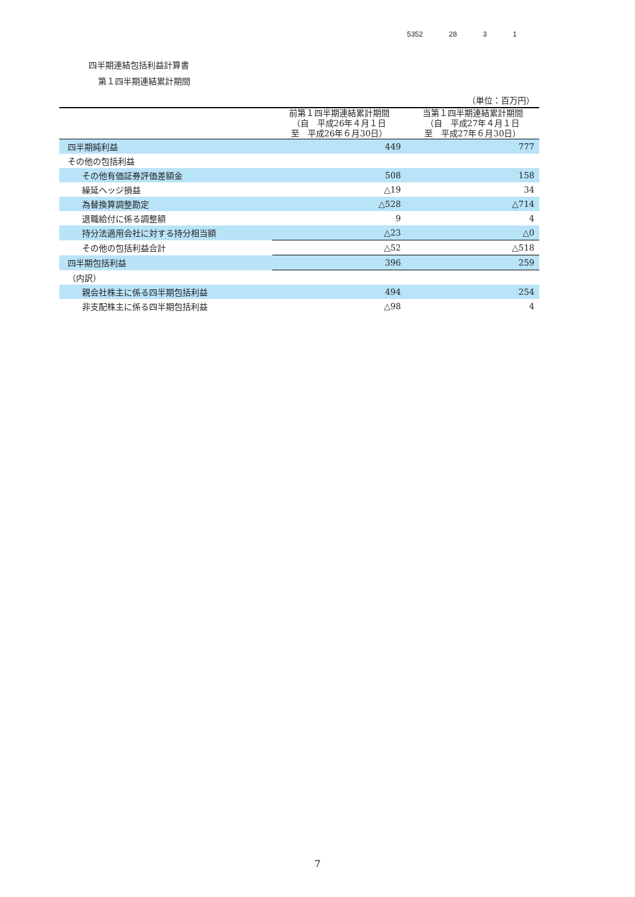5352 28 3 1
四半期連結包括利益計算書
第１四半期連結累計期間
| | | （単位：百万円） |
| | 前第１四半期連結累計期間 （自 平成26年４月１日 至 平成26年６月30日） | 当第１四半期連結累計期間 （自 平成27年４月１日 至 平成27年６月30日） |
| 四半期純利益 | 449 | 777 |
| その他の包括利益 | | |
| その他有価証券評価差額金 | 508 | 158 |
| 繰延ヘッジ損益 | △19 | 34 |
| 為替換算調整勘定 | △528 | △714 |
| 退職給付に係る調整額 | 9 | 4 |
| 持分法適用会社に対する持分相当額 | △23 | △0 |
| その他の包括利益合計 | △52 | △518 |
| 四半期包括利益 | 396 | 259 |
| （内訳） | | |
| 親会社株主に係る四半期包括利益 | 494 | 254 |
| 非支配株主に係る四半期包括利益 | △98 | 4 |
7